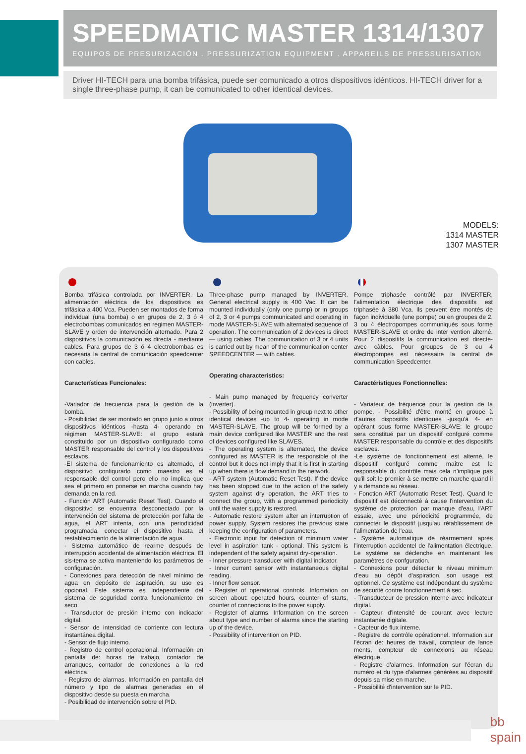SPEEDMATIC MASTER 1314/1307
EQUIPOS DE PRESURIZACIÓN . PRESSURIZATION EQUIPMENT . APPAREILS DE PRESSURISATION
Driver HI-TECH para una bomba trifásica, puede ser comunicado a otros dispositivos idénticos. HI-TECH driver for a single three-phase pump, it can be comunicated to other identical devices.
MODELS:
1314 MASTER
1307 MASTER
Bomba trifásica controlada por INVERTER. La alimentación eléctrica de los dispositivos es trifásica a 400 Vca. Pueden ser montados de forma individual (una bomba) o en grupos de 2, 3 ó 4 electrobombas comunicados en regimen MASTER-SLAVE y orden de intervención alternado. Para 2 dispositivos la comunicación es directa - mediante cables. Para grupos de 3 ó 4 electrobombas es necesaria la central de comunicación speedcenter con cables.
Características Funcionales:
-Variador de frecuencia para la gestión de la bomba.
- Posibilidad de ser montado en grupo junto a otros dispositivos idénticos -hasta 4- operando en régimen MASTER-SLAVE: el grupo estará constituido por un dispositivo configurado como MASTER responsable del control y los dispositivos esclavos.
-El sistema de funcionamiento es alternado, el dispositivo configurado como maestro es el responsable del control pero ello no implica que sea el primero en ponerse en marcha cuando hay demanda en la red.
- Función ART (Automatic Reset Test). Cuando el dispositivo se encuentra desconectado por la intervención del sistema de protección por falta de agua, el ART intenta, con una periodicidad programada, conectar el dispositivo hasta el restablecimiento de la alimentación de agua.
- Sistema automático de rearme después de interrupción accidental de alimentación eléctrica. El sis-tema se activa manteniendo los parámetros de configuración.
- Conexiones para detección de nivel mínimo de agua en depósito de aspiración, su uso es opcional. Este sistema es independiente del sistema de seguridad contra funcionamiento en seco.
- Transductor de presión interno con indicador digital.
- Sensor de intensidad de corriente con lectura instantánea digital.
- Sensor de flujo interno.
- Registro de control operacional. Información en pantalla de: horas de trabajo, contador de arranques, contador de conexiones a la red eléctrica.
- Registro de alarmas. Información en pantalla del número y tipo de alarmas generadas en el dispositivo desde su puesta en marcha.
- Posibilidad de intervención sobre el PID.
Three-phase pump managed by INVERTER. General electrical supply is 400 Vac. It can be mounted individually (only one pump) or in groups of 2, 3 or 4 pumps communicated and operating in mode MASTER-SLAVE with alternated sequence of operation. The communication of 2 devices is direct — using cables. The communication of 3 or 4 units is carried out by mean of the communication center SPEEDCENTER — with cables.
Operating characteristics:
- Main pump managed by frequency converter (inverter).
- Possibility of being mounted in group next to other identical devices -up to 4- operating in mode MASTER-SLAVE. The group will be formed by a main device configured like MASTER and the rest of devices configured like SLAVES.
- The operating system is alternated, the device configured as MASTER is the responsible of the control but it does not imply that it is first in starting up when there is flow demand in the network.
- ART system (Automatic Reset Test). If the device has been stopped due to the action of the safety system against dry operation, the ART tries to connect the group, with a programmed periodicity until the water supply is restored.
- Automatic restore system after an interruption of power supply. System restores the previous state keeping the configuration of parameters.
- Electronic input for detection of minimum water level in aspiration tank - optional. This system is independent of the safety against dry-operation.
- Inner pressure transducer with digital indicator.
- Inner current sensor with instantaneous digital reading.
- Inner flow sensor.
- Register of operational controls. Infomation on screen about: operated hours, counter of starts, counter of connections to the power supply.
- Register of alarms. Information on the screen about type and number of alarms since the starting up of the device.
- Possibility of intervention on PID.
Pompe triphasée contrôlé par INVERTER, l'alimentation électrique des dispositifs est triphasée à 380 Vca. Ils peuvent être montés de façon individuelle (une pompe) ou en groupes de 2, 3 ou 4 électropompes communiqués sous forme MASTER-SLAVE et ordre de inter vention alterné. Pour 2 dispositifs la communication est directe-avec câbles. Pour groupes de 3 ou 4 électropompes est nécessaire la central de communication Speedcenter.
Caractéristiques Fonctionnelles:
- Variateur de fréquence pour la gestion de la pompe. - Possibilité d'être monté en groupe à d'autres dispositifs identiques -jusqu'à 4- en opérant sous forme MASTER-SLAVE: le groupe sera constitué par un dispositif confguré comme MASTER responsable du contrôle et des dispositifs esclaves.
-Le système de fonctionnement est alterné, le dispositif confguré comme maître est le responsable du contrôle mais cela n'implique pas qu'il soit le premier à se mettre en marche quand il y a demande au réseau.
- Fonction ART (Automatic Reset Test). Quand le dispositif est déconnecté à cause l'intervention du système de protection par manque d'eau, l'ART essaie, avec une périodicité programmée, de connecter le dispositif jusqu'au rétablissement de l'alimentation de l'eau.
- Système automatique de réarmement après l'interruption accidentel de l'alimentation électrique. Le système se déclenche en maintenant les paramètres de confguration.
- Connexions pour détecter le niveau minimum d'eau au dépôt d'aspiration, son usage est optionnel. Ce système est indépendant du système de sécurité contre fonctionnement à sec.
- Transducteur de pression interne avec indicateur digital.
- Capteur d'intensité de courant avec lecture instantanée digitale.
- Capteur de flux interne.
- Registre de contrôle opérationnel. Information sur l'écran de: heures de travail, compteur de lance ments, compteur de connexions au réseau électrique.
- Registre d'alarmes. Information sur l'écran du numéro et du type d'alarmes générées au dispositif depuis sa mise en marche.
- Possibilité d'intervention sur le PID.
bb
spain